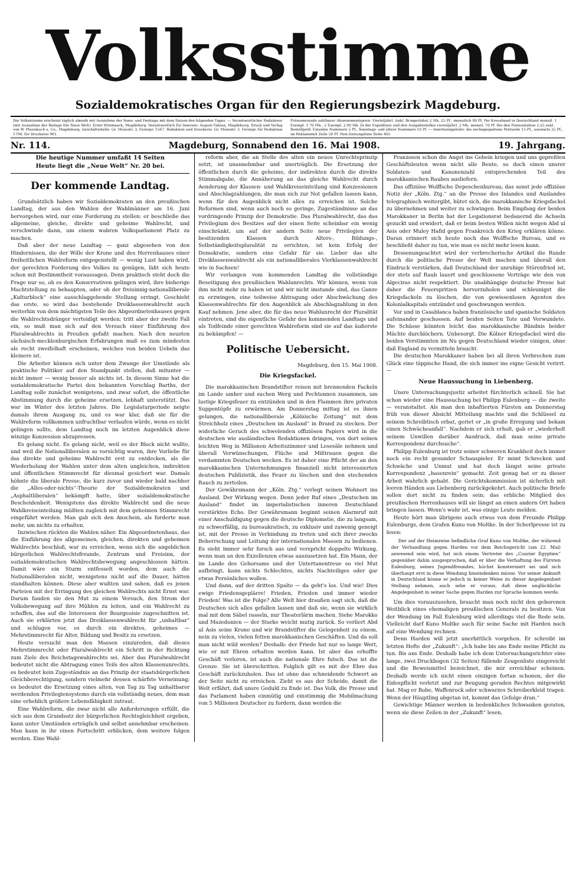Volksstimme
Sozialdemokratisches Organ für den Regierungsbezirk Magdeburg.
Die Volksstimme erscheint täglich abends mit Ausnahme der Sonn- und Festtage mit dem Datum des folgenden Tages. — Verantwortlicher Redakteur (mit Ausnahme der Beilage Die Neue Welt): Ernst Wittmaack, Magdeburg. Verantwortlich für Inserate: August Fabian, Magdeburg. Druck und Verlag von W. Pfannkuch u. Co., Magdeburg. Geschäftsstelle: Gr. Münzstr. 3, Fernspr. 1567. Redaktion und Druckerei: Gr. Münzstr. 3. Fernspr. für Redaktion 1794, für Druckerei 961.
Pränumerando zahlbarer Abonnementspreis: Vierteljährl. (inkl. Bringerlohn) 2 Mk. 25 Pf., monatlich 80 Pf. Per Kreuzband in Deutschland monatl. 1 Exempl. 1.70 Mk., 2 Exempl. 2.90 Mk. In der Expedition und den Ausgabestellen vierteljährl. 2 Mk. monatl. 70 Pf. Bei den Postanstalten 2.25 exkl. Bestellgeld. Einzelne Nummern 5 Pf., Sonntags- und ältere Nummern 10 Pf. — Insertionsgebühr: die sechsgespaltene Petitzeile 15 Pf., auswärts 25 Pf., im Reklameteil Zeile 50 Pf. Post-Zeitungsliste Seite 405
Nr. 114. Magdeburg, Sonnabend den 16. Mai 1908. 19. Jahrgang.
Die heutige Nummer umfaßt 14 Seiten
Heute liegt die „Neue Welt“ Nr. 20 bei.
Der kommende Landtag.
Grundsätzlich haben wir Sozialdemokraten an den preußischen Landtag, der aus den Wahlen der Wahlmänner am 16. Juni hervorgehen wird, nur eine Forderung zu stellen: er beschließe das allgemeine, gleiche, direkte und geheime Wahlrecht, und verschwinde dann, um einem wahren Volksparlament Platz zu machen.
Daß aber der neue Landtag — ganz abgesehen von den Hindernissen, die der Wille der Krone und des Herrenhauses einer freiheitlichen Wahlreform entgegenstellt — wenig Lust haben wird, der gerechten Forderung des Volkes zu genügen, läßt sich heute schon mit Bestimmtheit voraussagen. Denn praktisch steht doch die Frage nur so, ob es den Konservativen gelingen wird, ihre bisherige Machtstellung zu behaupten, oder ob der freisinnig-nationalliberale „Kulturblock“ eine ausschlaggebende Stellung erringt. Geschieht das erste, so wird das bestehende Dreiklassenwahlrecht auch weiterhin von dem mächtigsten Teile des Abgeordnetenhauses gegen die Wahlrechtsdränger verteidigt werden; tritt aber der zweite Fall ein, so muß man sich auf den Versuch einer Einführung des Pluralwahlrechts in Preußen gefaßt machen. Nach den neusten sächsisch-mecklenburgischen Erfahrungen muß es zum mindesten als recht zweifelhaft erscheinen, welches von beiden Uebeln das kleinere ist.
Die Arbeiter können sich unter dem Zwange der Umstände als praktische Politiker auf den Standpunkt stellen, daß mitunter — nicht immer — wenig besser als nichts ist. In diesem Sinne hat die sozialdemokratische Partei den bekannten Vorschlag Barths, der Landtag solle zunächst wenigstens, und zwar sofort, die öffentliche Abstimmung durch die geheime ersetzen, lebhaft unterstützt. Das war im Winter des letzten Jahres. Die Legislaturperiode neigte damals ihrem Ausgang zu, und es war klar, daß sie für die Wahlreform vollkommen unfruchtbar verlaufen würde, wenn es nicht gelingen sollte, dem Landtag noch im letzten Augenblick diese winzige Konzession abzupressen.
Es gelang nicht. Es gelang nicht, weil es der Block nicht wollte, und weil die Nationalliberalen so vorsichtig waren, ihre Vorliebe für das direkte und geheime Wahlrecht erst zu entdecken, als die Wiederholung der Wahlen unter dem alten ungleichen, indirekten und öffentlichen Stimmrecht für diesmal gesichert war. Damals höhnte die liberale Presse, die kurz zuvor und wieder bald nachher die „Alles-oder-nichts“-Theorie der Sozialdemokraten und „Asphaltliberalen“ bekämpft hatte, über sozialdemokratische Bescheidenheit. Wenigstens das direkte Wahlrecht und die neue Wahlkreiseinteilung müßten zugleich mit dem geheimen Stimmrecht eingeführt werden. Man gab sich den Anschein, als forderte man mehr, um nichts zu erhalten.
Inzwischen rückten die Wahlen näher. Ein Abgeordnetenhaus, das die Einführung des allgemeinen, gleichen, direkten und geheimen Wahlrechts beschloß, war zu erreichen, wenn sich die angeblichen bürgerlichen Wahlrechtsfreunde, Zentrum und Freisinn, der sozialdemokratischen Wahlrechtsbewegung angeschlossen hätten. Damit wäre ein Sturm entfesselt worden, dem auch die Nationalliberalen nicht, wenigstens nicht auf die Dauer, hätten standhalten können. Diese aber wußten und sahen, daß es jenen Parteien mit der Erringung des gleichen Wahlrechts nicht Ernst war. Darum fanden sie den Mut zu einem Versuch, den Strom der Volksbewegung auf ihre Mühlen zu leiten, und ein Wahlrecht zu schaffen, das auf die Interessen der Bourgeoisie zugeschnitten ist. Auch sie erklärten jetzt das Dreiklassenwahlrecht für „unhaltbar“ und schlugen vor, es durch ein direktes, geheimes — Mehrstimmrecht für Alter, Bildung und Besitz zu ersetzen.
Heute versucht man den Massen einzureden, daß dieses Mehrstimmrecht oder Pluralwahlrecht ein Schritt in der Richtung zum Ziele des Reichstagswahlrechts sei. Aber das Pluralwahlrecht bedeutet nicht die Abtragung eines Teils des alten Klassenunrechts, es bedeutet kein Zugeständnis an das Prinzip der staatsbürgerlichen Gleichberechtigung, sondern vielmehr dessen schärfste Verneinung; es bedeutet die Ersetzung eines alten, von Tag zu Tag unhaltbarer werdenden Privilegiensystems durch ein vollständig neues, dem man eine erheblich größere Lebensfähigkeit zutraut.
Eine Wahlreform, die zwar nicht alle Anforderungen erfüllt, die sich aus dem Grundsatz der bürgerlichen Rechtsgleichheit ergeben, kann unter Umständen erträglich und selbst annehmbar erscheinen. Man kann in ihr einen Fortschritt erblicken, dem weitere folgen werden. Eine Wahl-
reform aber, die an Stelle des alten ein neues Unrechtsprinzip setzt, ist unannehmbar und unerträglich. Die Ersetzung der öffentlichen durch die geheime, der indirekten durch die direkte Stimmabgabe, die Annäherung an das gleiche Wahlrecht durch Aenderung der Klassen- und Wahlkreiseinteilung sind Konzessionen und Abschlagzahlungen, die man sich zur Not gefallen lassen kann, wenn für den Augenblick nicht alles zu erreichen ist. Solche Reformen sind, wenn auch noch so geringe, Zugeständnisse an das vordringende Prinzip der Demokratie. Das Pluralwahlrecht, das das Privilegium des Besitzes auf der einen Seite scheinbar ein wenig einschränkt, um auf der andern Seite neue Privilegien der besitzenden Klassen durch Alters-, Bildungs-, Selbständigkeitspluralität zu errichten, ist kein Erfolg der Demokratie, sondern eine Gefahr für sie. Lieber das alte Dreiklassenwahlrecht als ein nationalliberales Vierklassenwahlrecht wie in Sachsen!
Wir verlangen vom kommenden Landtag die vollständige Beseitigung des preußischen Wahlunrechts. Wir können, wenn von ihm nicht mehr zu haben ist und wir nicht imstande sind, das Ganze zu erzwingen, eine teilweise Abtragung oder Abschwächung des Klassenwahlrechts für den Augenblick als Abschlagzahlung in den Kauf nehmen. Jene aber, die für das neue Wahlunrecht der Pluralität eintreten, sind die eigentliche Gefahr des kommenden Landtags und als Todfeinde einer gerechten Wahlreform sind sie auf das äußerste zu bekämpfen! —
Politische Uebersicht.
Magdeburg, den 15. Mai 1908.
Die Kriegsfackel.
Die marokkanischen Brandstifter reisen mit brennenden Fackeln im Lande umher und suchen Werg und Pechtonnen zusammen, um lustige Kriegsfeuer zu entzünden und in den Flammen ihre privaten Suppentöpfe zu erwärmen. Am Donnerstag mittag ist es ihnen gelungen, die nationalliberale „Kölnische Zeitung“ mit dem Streichholz eines „Deutschen im Ausland“ in Brand zu stecken. Der widerliche Geruch des schwelenden offiziösen Papiers wird in die deutschen wie ausländischen Redaktionen dringen, von dort seinen leichten Weg in Millionen Arbeitszimmer und Lesesäle nehmen und überall Verwünschungen, Flüche und Mißtrauen gegen die verdammten Deutschen wecken. Es ist daher eine Pflicht der an den marokkanischen Unternehmungen finanziell nicht interessierten deutschen Publizistik, das Feuer zu löschen und den stechenden Rauch zu zerteilen.
Der Gewährsmann der „Köln. Ztg.“ verlegt seinen Wohnort ins Ausland. Der Wirkung wegen. Denn jeder Ruf eines „Deutschen im Ausland“ findet im imperialistischen inneren Deutschland verstärktes Echo. Der Gewährsmann beginnt seinen Alarmruf mit einer Anschuldigung gegen die deutsche Diplomatie, die zu langsam, zu schwerfällig, zu bureaukratisch, zu exklusiv und zuwenig geneigt ist, mit der Presse in Verbindung zu treten und sich ihrer zwecks Beherrschung und Leitung der internationalen Massen zu bedienen. Es sieht immer sehr forsch aus und verspricht doppelte Wirkung, wenn man an den Exzellenzen etwas auszusetzen hat. Ein Mann, der im Lande des Gehorsams und der Untertanentreue so viel Mut aufbringt, kann nichts Schlechtes, nichts Nachteiliges oder gar etwas Persönliches wollen.
Und dann, auf der dritten Spalte — da geht's los. Und wie! Dies ewige Friedensgeplärre! Frieden, Frieden und immer wieder Frieden! Was ist die Folge? Alle Welt hier draußen sagt sich, daß die Deutschen sich alles gefallen lassen und daß sie, wenn sie wirklich mal mit dem Säbel rasseln, nur Theaterlärm machen. Siehe Marokko und Mazedonien — der Starke weicht mutig zurück. So verliert Abd ul Asis seine Krone und wir Brandstifter die Gelegenheit zu einem, nein zu vielen, vielen fetten marokkanischen Geschäften. Und da soll man nicht wild werden? Deshalb: der Friede hat nur so lange Wert, wie er mit Ehren erhalten werden kann. Ist aber das erhoffte Geschäft verloren, ist auch die nationale Ehre futsch. Das ist die Grenze. Sie ist überschritten. Folglich gilt es mit der Ehre das Geschäft zurückzuholen. Das ist ohne das schneidende Schwert an der Seite nicht zu erreichen. Zieht es aus der Scheide, damit die Welt erfährt, daß unsre Geduld zu Ende ist. Das Volk, die Presse und das Parlament haben einmütig und einstimmig die Mobilmachung von 5 Millionen Deutscher zu fordern, dann werden die
Franzosen schon die Angst ins Gebein kriegen und uns gepreßten Geschäftsleuten wenn nicht alle Beute, so doch einen unsrer Soldaten- und Kanonenzahl entsprechenden Teil des marokkanischen Raubes ausliefern.
Das offiziöse Wolffsche Depeschenbureau, das sonst jede offiziöse Notiz der „Köln. Ztg.“ an die Presse des Inlandes und Auslandes telegraphisch weitergibt, hütet sich, die marokkanische Kriegsfackel zu übernehmen und weiter zu schwingen. Beim Empfang der beiden Marokkaner in Berlin hat der Legationsrat bedauernd die Achseln gezuckt und erwidert, daß er beim besten Willen nicht wegen Abd ul Asis oder Muley Hafid gegen Frankreich den Krieg erklären könne. Daran erinnert sich heute noch das Wolffsche Bureau, und es beschließt daher zu tun, wie man es nicht mehr lesen kann.
Dessenungeachtet wird der verbrecherische Artikel die Runde durch die politische Presse der Welt machen und überall den Eindruck verstärken, daß Deutschland der unruhige Störenfried ist, der stets auf Raub lauert und geschlossene Verträge wie den von Algeciras nicht respektiert. Die unabhängige deutsche Presse hat daher die Feuerspritzen hervorzuholen und schleunigst die Kriegsfackeln zu löschen, die von gewissenlosen Agenten des Kolonialkapitals entzündet und geschwungen werden.
Vor und in Casablanca haben französische und spanische Soldaten aufeinander geschossen. Auf beiden Seiten Tote und Verwundete. Die Schüsse könnten leicht das marokkanische Bündnis beider Mächte durchlöchern. Unbesorgt. Die Kölner Kriegsfackel wird die beiden Verstimmten im Nu gegen Deutschland wieder einigen, ohne daß England zu vermitteln braucht.
Die deutschen Marokkaner haben bei all ihren Verbrechen zum Glück eine täppische Hand, die sich immer ins eigne Gesicht verirrt. —
Neue Haussuchung in Liebenberg.
Unsre Untersuchungsjustiz arbeitet fürchterlich schnell. Sie hat schon wieder eine Haussuchung bei Philipp Eulenburg — die zweite — veranstaltet. Als man den inhaftierten Fürsten am Donnerstag früh von dieser Absicht Mitteilung machte und die Schlüssel zu seinem Schreibtisch erbat, geriet er „in große Erregung und bekam einen Schwächeanfall“. Nachdem er sich erholt, gab er „wiederholt seinem Unwillen darüber Ausdruck, daß man seine private Korrespondenz durchsuche“.
Philipp Eulenburg ist trotz seiner schweren Krankheit doch immer noch ein recht gesunder Schauspieler. Er mimt Schrecken und Schwäche und Unmut und hat doch längst seine private Korrespondenz „hasenrein“ gemacht. Zeit genug hat er zu dieser Arbeit wahrlich gehabt. Die Gerichtskommission ist sicherlich mit leeren Händen aus Liebenberg zurückgekehrt. Auch politische Briefe sollen dort nicht zu finden sein; das erbliche Mitglied des preußischen Herrenhauses will sie längst an einen andern Ort haben bringen lassen. Wenn's wahr ist, was einige Leute melden.
Heute hört man übrigens auch etwas von dem Freunde Philipp Eulenburgs, dem Grafen Kuno von Moltke. In der Scherlpresse ist zu lesen:
Der auf der Heimreise befindliche Graf Kuno von Moltke, der während der Verhandlung gegen Harden vor dem Reichsgericht (am 22. Mai) anwesend sein wird, hat sich einem Vertreter des „Courier Egyptien“ gegenüber dahin ausgesprochen, daß er über die Verhaftung des Fürsten Eulenburg, seines Jugendfreundes, höchst konsterniert sei und sich überhaupt erst in diese Wendung hineindenken müsse. Vor seiner Ankunft in Deutschland könne er jedoch in keiner Weise zu dieser Angelegenheit Stellung nehmen, auch sehe er voraus, daß diese unglückliche Angelegenheit in seiner Sache gegen Harden zur Sprache kommen werde.
Um dies vorauszusehen, braucht man noch nicht den geborenen Weitblick eines ehemaligen preußischen Generals zu besitzen. Von der Wendung im Fall Eulenburg wird allerdings viel die Rede sein. Vielleicht darf Kuno Moltke auch für seine Sache mit Harden noch auf eine Wendung rechnen.
Denn Harden will jetzt unerbittlich vorgehen. Er schreibt im letzten Hefte der „Zukunft“: „Ich habe bis ans Ende meine Pflicht zu tun. Bis ans Ende. Deshalb habe ich dem Untersuchungsrichter eine lange, zwei Druckbogen (32 Seiten) füllende Zeugenliste eingereicht und die Beweismittel bezeichnet, die mir erreichbar scheinen. Deshalb werde ich nicht einen einzigen fortan schonen, der die Eidespflicht verletzt und zur Beugung geraden Rechtes mitgewirkt hat. Mag er Robe, Waffenrock oder schwarzes Schreiberkleid tragen. Wenn der Häuptling abgetan ist, kommt das Gefolge dran.“
Gewichtige Männer werden in bedenkliches Schwanken geraten, wenn sie diese Zeilen in der „Zukunft“ lesen,